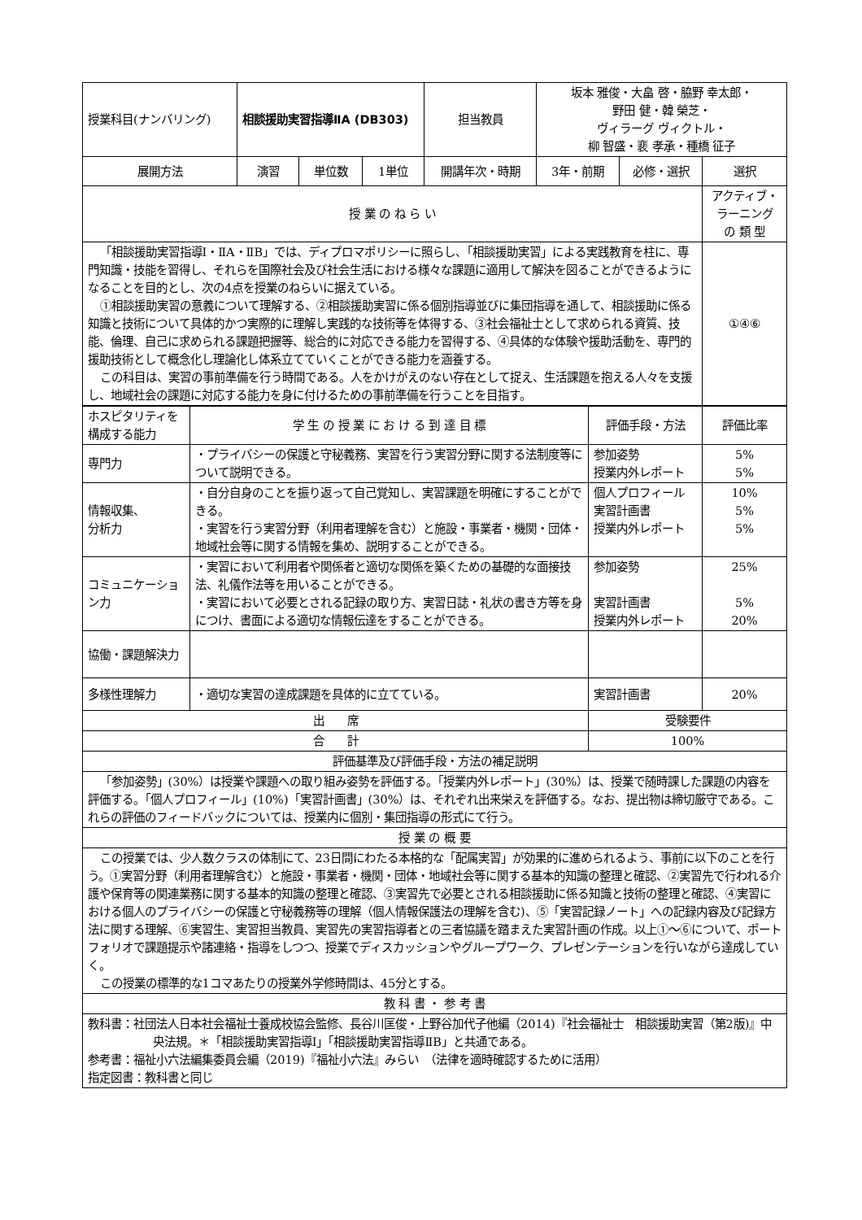| 授業科目(ナンバリング) | 相談援助実習指導ⅡA (DB303) | | | 担当教員 | 坂本 雅俊・大畠 啓・脇野 幸太郎・ 野田 健・韓 榮芝・ ヴィラーグ ヴィクトル・ 柳 智盛・裵 孝承・種橋 征子 | | |
| 展開方法 | 演習 | 単位数 | 1単位 | 開講年次・時期 | 3年・前期 | 必修・選択 | 選択 |
| 授 業 の ね ら い | | | | | | | アクティブ・ ラーニング の 類 型 |
| 「相談援助実習指導Ⅰ・ⅡA・ⅡB」では、ディプロマポリシーに照らし、「相談援助実習」による実践教育を柱に、専門知識・技能を習得し、それらを国際社会及び社会生活における様々な課題に適用して解決を図ることができるようになることを目的とし、次の4点を授業のねらいに据えている。 ①相談援助実習の意義について理解する、②相談援助実習に係る個別指導並びに集団指導を通して、相談援助に係る知識と技術について具体的かつ実際的に理解し実践的な技術等を体得する、③社会福祉士として求められる資質、技能、倫理、自己に求められる課題把握等、総合的に対応できる能力を習得する、④具体的な体験や援助活動を、専門的援助技術として概念化し理論化し体系立てていくことができる能力を涵養する。 この科目は、実習の事前準備を行う時間である。人をかけがえのない存在として捉え、生活課題を抱える人々を支援し、地域社会の課題に対応する能力を身に付けるための事前準備を行うことを目指す。 | | | | | | | ①④⑥ |
| ホスピタリティを構成する能力 | 学 生 の 授 業 に お け る 到 達 目 標 | 評価手段・方法 | 評価比率 |
| 専門力 | ・プライバシーの保護と守秘義務、実習を行う実習分野に関する法制度等について説明できる。 | 参加姿勢 授業内外レポート | 5% 5% |
| 情報収集、 分析力 | ・自分自身のことを振り返って自己覚知し、実習課題を明確にすることができる。 ・実習を行う実習分野（利用者理解を含む）と施設・事業者・機関・団体・地域社会等に関する情報を集め、説明することができる。 | 個人プロフィール 実習計画書 授業内外レポート | 10% 5% 5% |
| コミュニケーション力 | ・実習において利用者や関係者と適切な関係を築くための基礎的な面接技法、礼儀作法等を用いることができる。 ・実習において必要とされる記録の取り方、実習日誌・礼状の書き方等を身につけ、書面による適切な情報伝達をすることができる。 | 参加姿勢 実習計画書 授業内外レポート | 25% 5% 20% |
| 協働・課題解決力 | | | |
| 多様性理解力 | ・適切な実習の達成課題を具体的に立てている。 | 実習計画書 | 20% |
| 出 席 | | 受験要件 | |
| 合 計 | | 100% | |
| 評価基準及び評価手段・方法の補足説明 | | | |
| 「参加姿勢」(30%）は授業や課題への取り組み姿勢を評価する。「授業内外レポート」(30%）は、授業で随時課した課題の内容を評価する。「個人プロフィール」(10%)「実習計画書」(30%）は、それぞれ出来栄えを評価する。なお、提出物は締切厳守である。これらの評価のフィードバックについては、授業内に個別・集団指導の形式にて行う。 | | | |
| 授 業 の 概 要 | | | |
| この授業では、少人数クラスの体制にて、23日間にわたる本格的な「配属実習」が効果的に進められるよう、事前に以下のことを行う。①実習分野（利用者理解含む）と施設・事業者・機関・団体・地域社会等に関する基本的知識の整理と確認、②実習先で行われる介護や保育等の関連業務に関する基本的知識の整理と確認、③実習先で必要とされる相談援助に係る知識と技術の整理と確認、④実習における個人のプライバシーの保護と守秘義務等の理解（個人情報保護法の理解を含む)、⑤「実習記録ノート」への記録内容及び記録方法に関する理解、⑥実習生、実習担当教員、実習先の実習指導者との三者協議を踏まえた実習計画の作成。以上①～⑥について、ポートフォリオで課題提示や諸連絡・指導をしつつ、授業でディスカッションやグループワーク、プレゼンテーションを行いながら達成していく。 この授業の標準的な1コマあたりの授業外学修時間は、45分とする。 | | | |
| 教 科 書 ・ 参 考 書 | | | |
| 教科書：社団法人日本社会福祉士養成校協会監修、長谷川匡俊・上野谷加代子他編（2014)『社会福祉士 相談援助実習（第2版)』中央法規。＊「相談援助実習指導Ⅰ」「相談援助実習指導ⅡB」と共通である。 参考書：福祉小六法編集委員会編（2019)『福祉小六法』みらい （法律を適時確認するために活用） 指定図書：教科書と同じ | | | |